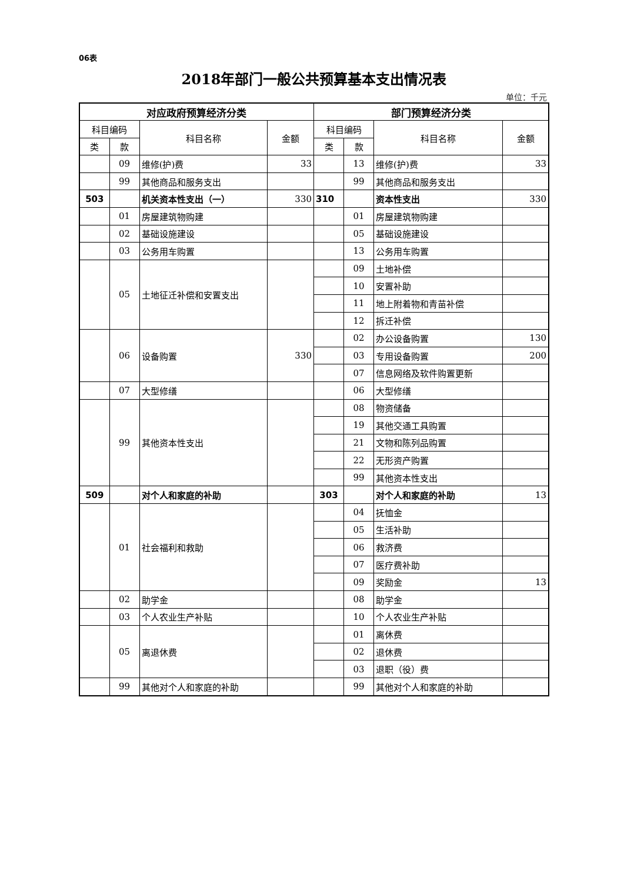06表
2018年部门一般公共预算基本支出情况表
单位：千元
| 对应政府预算经济分类 | | | | 部门预算经济分类 | | | |
| --- | --- | --- | --- | --- | --- | --- | --- |
| 科目编码 | | 科目名称 | 金额 | 科目编码 | | 科目名称 | 金额 |
| 类 | 款 | | | 类 | 款 | | |
| | 09 | 维修(护)费 | 33 | | 13 | 维修(护)费 | 33 |
| | 99 | 其他商品和服务支出 | | | 99 | 其他商品和服务支出 | |
| 503 | | 机关资本性支出（一） | 330 | 310 | | 资本性支出 | 330 |
| | 01 | 房屋建筑物购建 | | | 01 | 房屋建筑物购建 | |
| | 02 | 基础设施建设 | | | 05 | 基础设施建设 | |
| | 03 | 公务用车购置 | | | 13 | 公务用车购置 | |
| | 05 | 土地征迁补偿和安置支出 | | | 09 | 土地补偿 | |
| | | | | | 10 | 安置补助 | |
| | | | | | 11 | 地上附着物和青苗补偿 | |
| | | | | | 12 | 拆迁补偿 | |
| | 06 | 设备购置 | 330 | | 02 | 办公设备购置 | 130 |
| | | | | | 03 | 专用设备购置 | 200 |
| | | | | | 07 | 信息网络及软件购置更新 | |
| | 07 | 大型修缮 | | | 06 | 大型修缮 | |
| | 99 | 其他资本性支出 | | | 08 | 物资储备 | |
| | | | | | 19 | 其他交通工具购置 | |
| | | | | | 21 | 文物和陈列品购置 | |
| | | | | | 22 | 无形资产购置 | |
| | | | | | 99 | 其他资本性支出 | |
| 509 | | 对个人和家庭的补助 | | 303 | | 对个人和家庭的补助 | 13 |
| | 01 | 社会福利和救助 | | | 04 | 抚恤金 | |
| | | | | | 05 | 生活补助 | |
| | | | | | 06 | 救济费 | |
| | | | | | 07 | 医疗费补助 | |
| | | | | | 09 | 奖励金 | 13 |
| | 02 | 助学金 | | | 08 | 助学金 | |
| | 03 | 个人农业生产补贴 | | | 10 | 个人农业生产补贴 | |
| | 05 | 离退休费 | | | 01 | 离休费 | |
| | | | | | 02 | 退休费 | |
| | | | | | 03 | 退职（役）费 | |
| | 99 | 其他对个人和家庭的补助 | | | 99 | 其他对个人和家庭的补助 | |